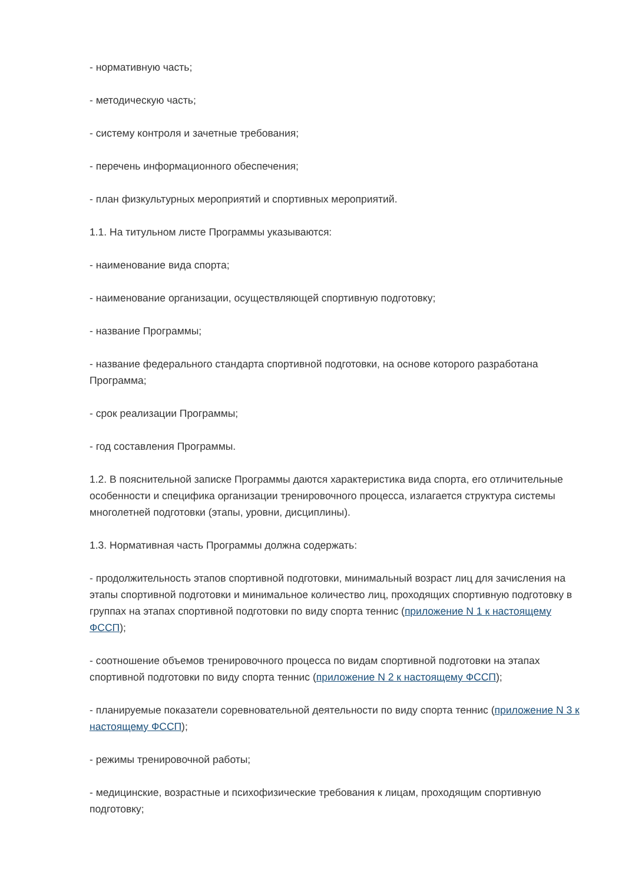- нормативную часть;
- методическую часть;
- систему контроля и зачетные требования;
- перечень информационного обеспечения;
- план физкультурных мероприятий и спортивных мероприятий.
1.1. На титульном листе Программы указываются:
- наименование вида спорта;
- наименование организации, осуществляющей спортивную подготовку;
- название Программы;
- название федерального стандарта спортивной подготовки, на основе которого разработана Программа;
- срок реализации Программы;
- год составления Программы.
1.2. В пояснительной записке Программы даются характеристика вида спорта, его отличительные особенности и специфика организации тренировочного процесса, излагается структура системы многолетней подготовки (этапы, уровни, дисциплины).
1.3. Нормативная часть Программы должна содержать:
- продолжительность этапов спортивной подготовки, минимальный возраст лиц для зачисления на этапы спортивной подготовки и минимальное количество лиц, проходящих спортивную подготовку в группах на этапах спортивной подготовки по виду спорта теннис (приложение N 1 к настоящему ФССП);
- соотношение объемов тренировочного процесса по видам спортивной подготовки на этапах спортивной подготовки по виду спорта теннис (приложение N 2 к настоящему ФССП);
- планируемые показатели соревновательной деятельности по виду спорта теннис (приложение N 3 к настоящему ФССП);
- режимы тренировочной работы;
- медицинские, возрастные и психофизические требования к лицам, проходящим спортивную подготовку;